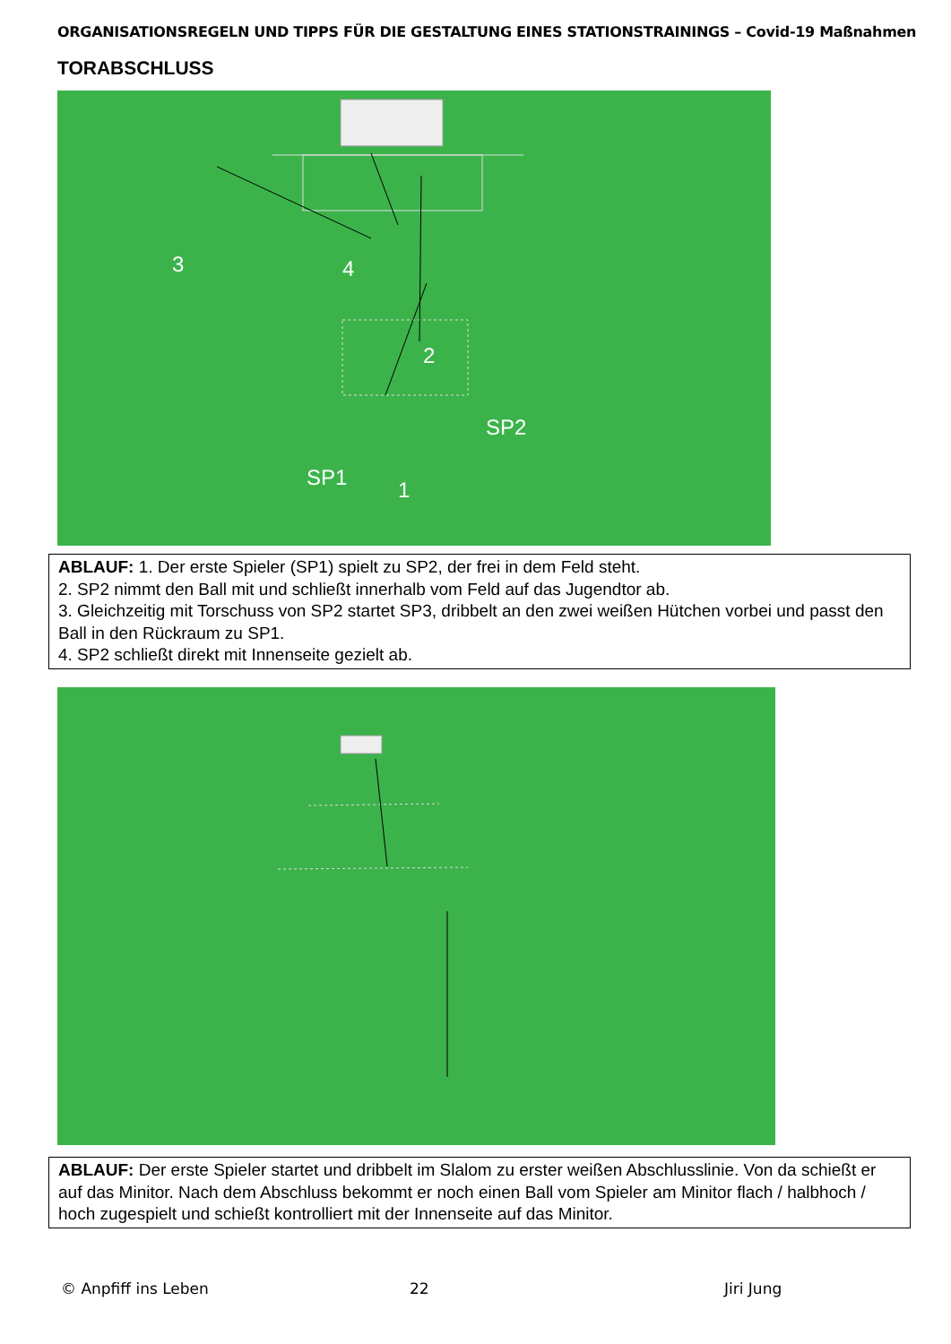ORGANISATIONSREGELN UND TIPPS FÜR DIE GESTALTUNG EINES STATIONSTRAININGS – Covid-19 Maßnahmen
TORABSCHLUSS
3 4
2
SP2
SP1 1
ABLAUF: 1. Der erste Spieler (SP1) spielt zu SP2, der frei in dem Feld steht.
2. SP2 nimmt den Ball mit und schließt innerhalb vom Feld auf das Jugendtor ab.
3. Gleichzeitig mit Torschuss von SP2 startet SP3, dribbelt an den zwei weißen Hütchen vorbei und passt den Ball in den Rückraum zu SP1.
4. SP2 schließt direkt mit Innenseite gezielt ab.
ABLAUF: Der erste Spieler startet und dribbelt im Slalom zu erster weißen Abschlusslinie. Von da schießt er auf das Minitor. Nach dem Abschluss bekommt er noch einen Ball vom Spieler am Minitor flach / halbhoch / hoch zugespielt und schießt kontrolliert mit der Innenseite auf das Minitor.
© Anpfiff ins Leben 22 Jiri Jung